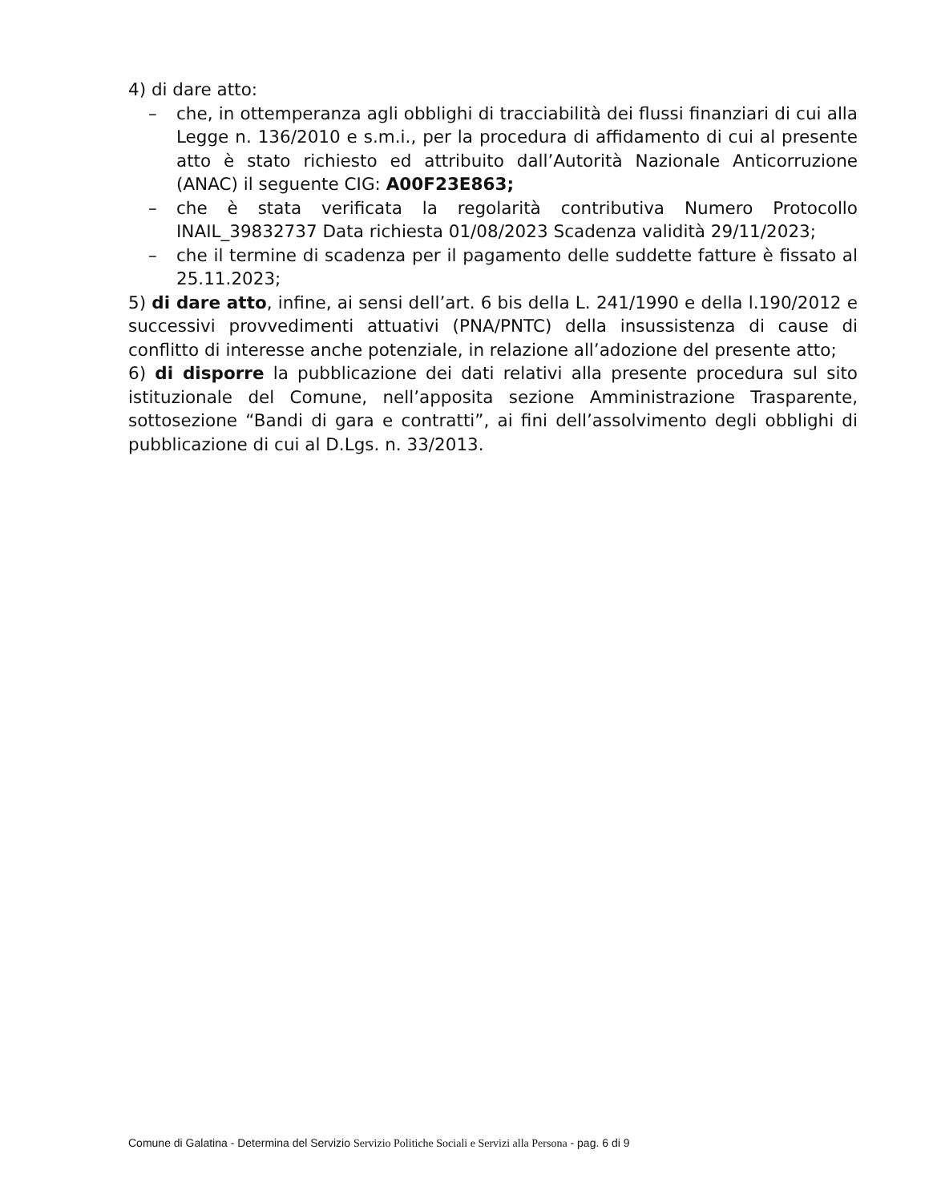4) di dare atto:
– che, in ottemperanza agli obblighi di tracciabilità dei flussi finanziari di cui alla Legge n. 136/2010 e s.m.i., per la procedura di affidamento di cui al presente atto è stato richiesto ed attribuito dall’Autorità Nazionale Anticorruzione (ANAC) il seguente CIG: A00F23E863;
– che è stata verificata la regolarità contributiva Numero Protocollo INAIL_39832737 Data richiesta 01/08/2023 Scadenza validità 29/11/2023;
– che il termine di scadenza per il pagamento delle suddette fatture è fissato al 25.11.2023;
5) di dare atto, infine, ai sensi dell’art. 6 bis della L. 241/1990 e della l.190/2012 e successivi provvedimenti attuativi (PNA/PNTC) della insussistenza di cause di conflitto di interesse anche potenziale, in relazione all’adozione del presente atto;
6) di disporre la pubblicazione dei dati relativi alla presente procedura sul sito istituzionale del Comune, nell’apposita sezione Amministrazione Trasparente, sottosezione “Bandi di gara e contratti”, ai fini dell’assolvimento degli obblighi di pubblicazione di cui al D.Lgs. n. 33/2013.
Comune di Galatina - Determina del Servizio Servizio Politiche Sociali e Servizi alla Persona - pag. 6 di 9